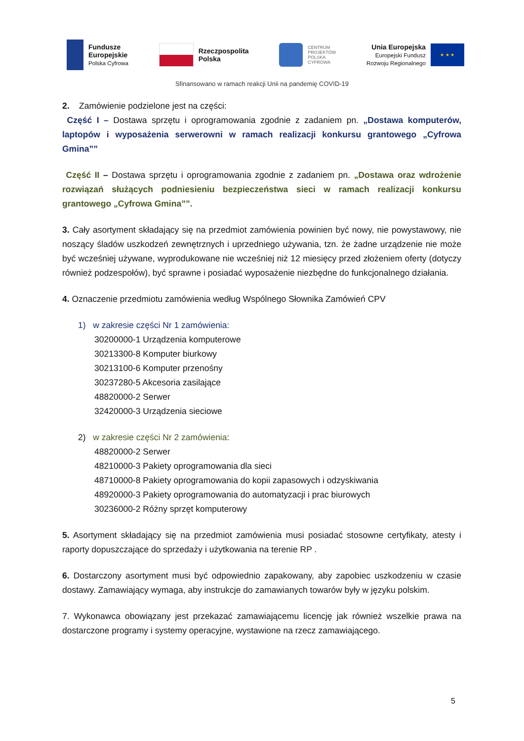Fundusze
Europejskie
Polska Cyfrowa
Rzeczpospolita
Polska
CENTRUM
PROJEKTÓW
POLSKA
CYFROWA
Unia Europejska
Europejski Fundusz
Rozwoju Regionalnego
★ ★ ★
Sfinansowano w ramach reakcji Unii na pandemię COVID-19
2. Zamówienie podzielone jest na części:
Część I – Dostawa sprzętu i oprogramowania zgodnie z zadaniem pn. „Dostawa komputerów, laptopów i wyposażenia serwerowni w ramach realizacji konkursu grantowego „Cyfrowa Gmina””
Część II – Dostawa sprzętu i oprogramowania zgodnie z zadaniem pn. „Dostawa oraz wdrożenie rozwiązań służących podniesieniu bezpieczeństwa sieci w ramach realizacji konkursu grantowego „Cyfrowa Gmina””.
3. Cały asortyment składający się na przedmiot zamówienia powinien być nowy, nie powystawowy, nie noszący śladów uszkodzeń zewnętrznych i uprzedniego używania, tzn. że żadne urządzenie nie może być wcześniej używane, wyprodukowane nie wcześniej niż 12 miesięcy przed złożeniem oferty (dotyczy również podzespołów), być sprawne i posiadać wyposażenie niezbędne do funkcjonalnego działania.
4. Oznaczenie przedmiotu zamówienia według Wspólnego Słownika Zamówień CPV
1) w zakresie części Nr 1 zamówienia:
30200000-1 Urządzenia komputerowe
30213300-8 Komputer biurkowy
30213100-6 Komputer przenośny
30237280-5 Akcesoria zasilające
48820000-2 Serwer
32420000-3 Urządzenia sieciowe
2) w zakresie części Nr 2 zamówienia:
48820000-2 Serwer
48210000-3 Pakiety oprogramowania dla sieci
48710000-8 Pakiety oprogramowania do kopii zapasowych i odzyskiwania
48920000-3 Pakiety oprogramowania do automatyzacji i prac biurowych
30236000-2 Różny sprzęt komputerowy
5. Asortyment składający się na przedmiot zamówienia musi posiadać stosowne certyfikaty, atesty i raporty dopuszczające do sprzedaży i użytkowania na terenie RP .
6. Dostarczony asortyment musi być odpowiednio zapakowany, aby zapobiec uszkodzeniu w czasie dostawy. Zamawiający wymaga, aby instrukcje do zamawianych towarów były w języku polskim.
7. Wykonawca obowiązany jest przekazać zamawiającemu licencję jak również wszelkie prawa na dostarczone programy i systemy operacyjne, wystawione na rzecz zamawiającego.
5